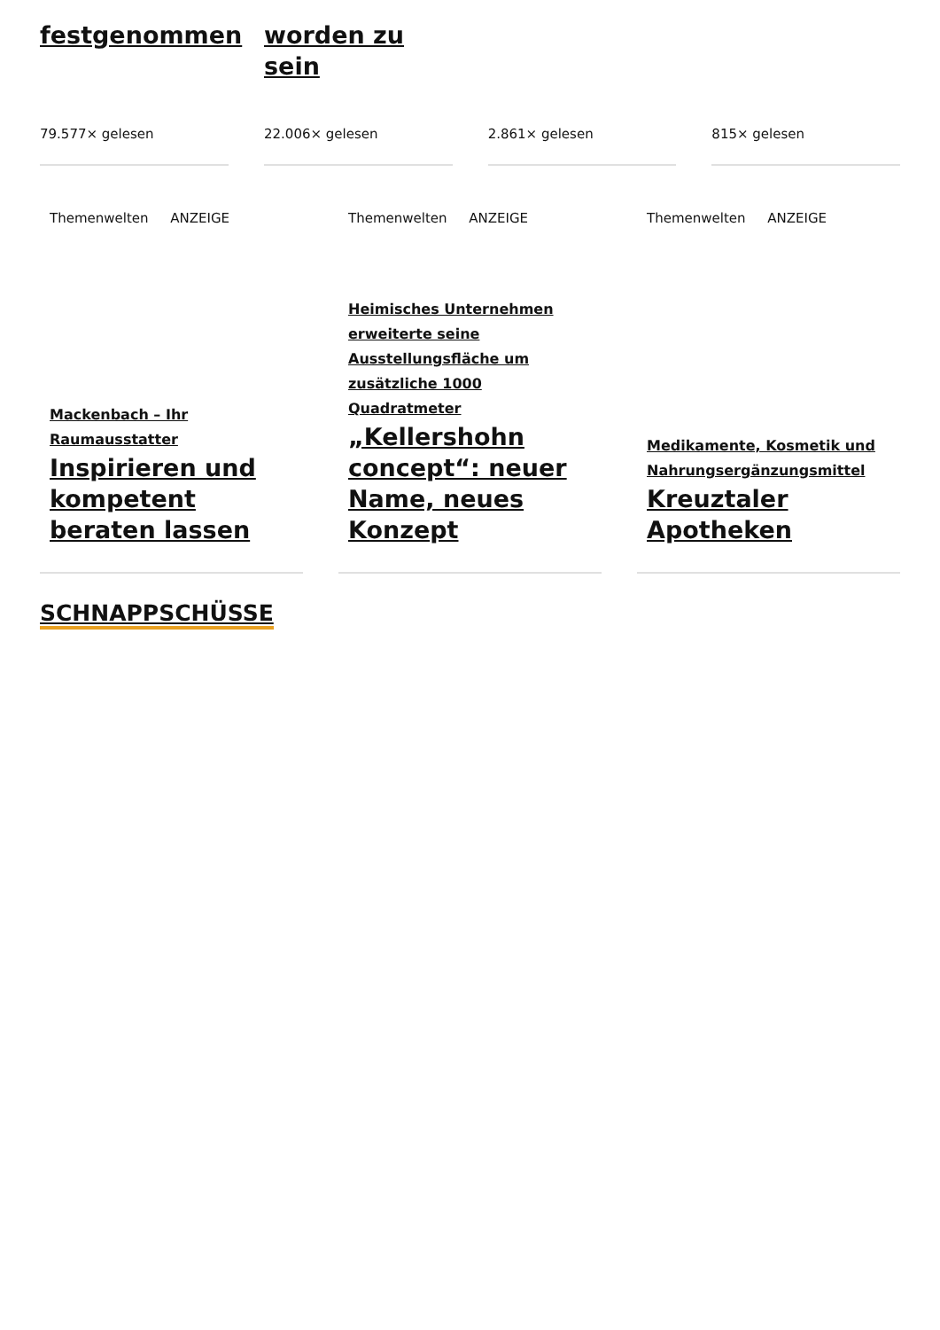festgenommen
79.577× gelesen
worden zu sein
22.006× gelesen
2.861× gelesen 815× gelesen
Themenwelten ANZEIGE
Mackenbach – Ihr Raumausstatter
Inspirieren und kompetent beraten lassen
Themenwelten ANZEIGE
Heimisches Unternehmen erweiterte seine Ausstellungsfläche um zusätzliche 1000 Quadratmeter
„Kellershohn concept“: neuer Name, neues Konzept
Themenwelten ANZEIGE
Medikamente, Kosmetik und Nahrungsergänzungsmittel
Kreuztaler Apotheken
SCHNAPPSCHÜSSE